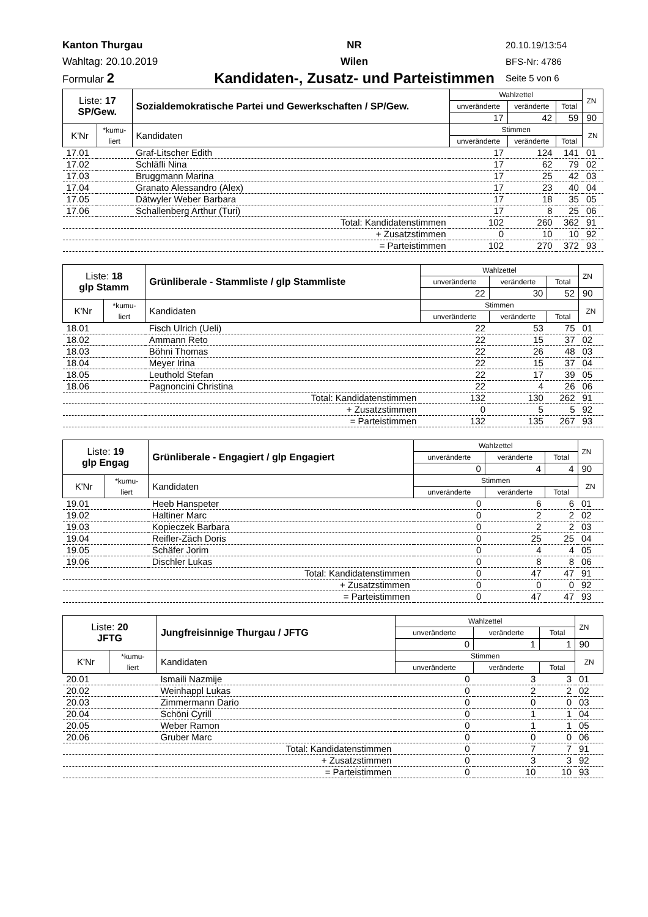Kanton Thurgau
Wahltag: 20.10.2019
Formular 2
NR
Wilen
Kandidaten-, Zusatz- und Parteistimmen
20.10.19/13:54
BFS-Nr: 4786
Seite 5 von 6
| Liste: 17 SP/Gew. | | Sozialdemokratische Partei und Gewerkschaften / SP/Gew. | Wahlzettel | | | ZN |
| | | | unveränderte | veränderte | Total | |
| | | | 17 | 42 | 59 | 90 |
| K'Nr | *kumu- liert | Kandidaten | Stimmen | | | ZN |
| | | | unveränderte | veränderte | Total | |
| 17.01 | | Graf-Litscher Edith | 17 | 124 | 141 | 01 |
| 17.02 | | Schläfli Nina | 17 | 62 | 79 | 02 |
| 17.03 | | Bruggmann Marina | 17 | 25 | 42 | 03 |
| 17.04 | | Granato Alessandro (Alex) | 17 | 23 | 40 | 04 |
| 17.05 | | Dätwyler Weber Barbara | 17 | 18 | 35 | 05 |
| 17.06 | | Schallenberg Arthur (Turi) | 17 | 8 | 25 | 06 |
| Total: Kandidatenstimmen | | | 102 | 260 | 362 | 91 |
| + Zusatzstimmen | | | 0 | 10 | 10 | 92 |
| = Parteistimmen | | | 102 | 270 | 372 | 93 |
| Liste: 18 glp Stamm | | Grünliberale - Stammliste / glp Stammliste | Wahlzettel | | | ZN |
| | | | unveränderte | veränderte | Total | |
| | | | 22 | 30 | 52 | 90 |
| K'Nr | *kumu- liert | Kandidaten | Stimmen | | | ZN |
| | | | unveränderte | veränderte | Total | |
| 18.01 | | Fisch Ulrich (Ueli) | 22 | 53 | 75 | 01 |
| 18.02 | | Ammann Reto | 22 | 15 | 37 | 02 |
| 18.03 | | Böhni Thomas | 22 | 26 | 48 | 03 |
| 18.04 | | Meyer Irina | 22 | 15 | 37 | 04 |
| 18.05 | | Leuthold Stefan | 22 | 17 | 39 | 05 |
| 18.06 | | Pagnoncini Christina | 22 | 4 | 26 | 06 |
| Total: Kandidatenstimmen | | | 132 | 130 | 262 | 91 |
| + Zusatzstimmen | | | 0 | 5 | 5 | 92 |
| = Parteistimmen | | | 132 | 135 | 267 | 93 |
| Liste: 19 glp Engag | | Grünliberale - Engagiert / glp Engagiert | Wahlzettel | | | ZN |
| | | | unveränderte | veränderte | Total | |
| | | | 0 | 4 | 4 | 90 |
| K'Nr | *kumu- liert | Kandidaten | Stimmen | | | ZN |
| | | | unveränderte | veränderte | Total | |
| 19.01 | | Heeb Hanspeter | 0 | 6 | 6 | 01 |
| 19.02 | | Haltiner Marc | 0 | 2 | 2 | 02 |
| 19.03 | | Kopieczek Barbara | 0 | 2 | 2 | 03 |
| 19.04 | | Reifler-Zäch Doris | 0 | 25 | 25 | 04 |
| 19.05 | | Schäfer Jorim | 0 | 4 | 4 | 05 |
| 19.06 | | Dischler Lukas | 0 | 8 | 8 | 06 |
| Total: Kandidatenstimmen | | | 0 | 47 | 47 | 91 |
| + Zusatzstimmen | | | 0 | 0 | 0 | 92 |
| = Parteistimmen | | | 0 | 47 | 47 | 93 |
| Liste: 20 JFTG | | Jungfreisinnige Thurgau / JFTG | Wahlzettel | | | ZN |
| | | | unveränderte | veränderte | Total | |
| | | | 0 | 1 | 1 | 90 |
| K'Nr | *kumu- liert | Kandidaten | Stimmen | | | ZN |
| | | | unveränderte | veränderte | Total | |
| 20.01 | | Ismaili Nazmije | 0 | 3 | 3 | 01 |
| 20.02 | | Weinhappl Lukas | 0 | 2 | 2 | 02 |
| 20.03 | | Zimmermann Dario | 0 | 0 | 0 | 03 |
| 20.04 | | Schöni Cyrill | 0 | 1 | 1 | 04 |
| 20.05 | | Weber Ramon | 0 | 1 | 1 | 05 |
| 20.06 | | Gruber Marc | 0 | 0 | 0 | 06 |
| Total: Kandidatenstimmen | | | 0 | 7 | 7 | 91 |
| + Zusatzstimmen | | | 0 | 3 | 3 | 92 |
| = Parteistimmen | | | 0 | 10 | 10 | 93 |